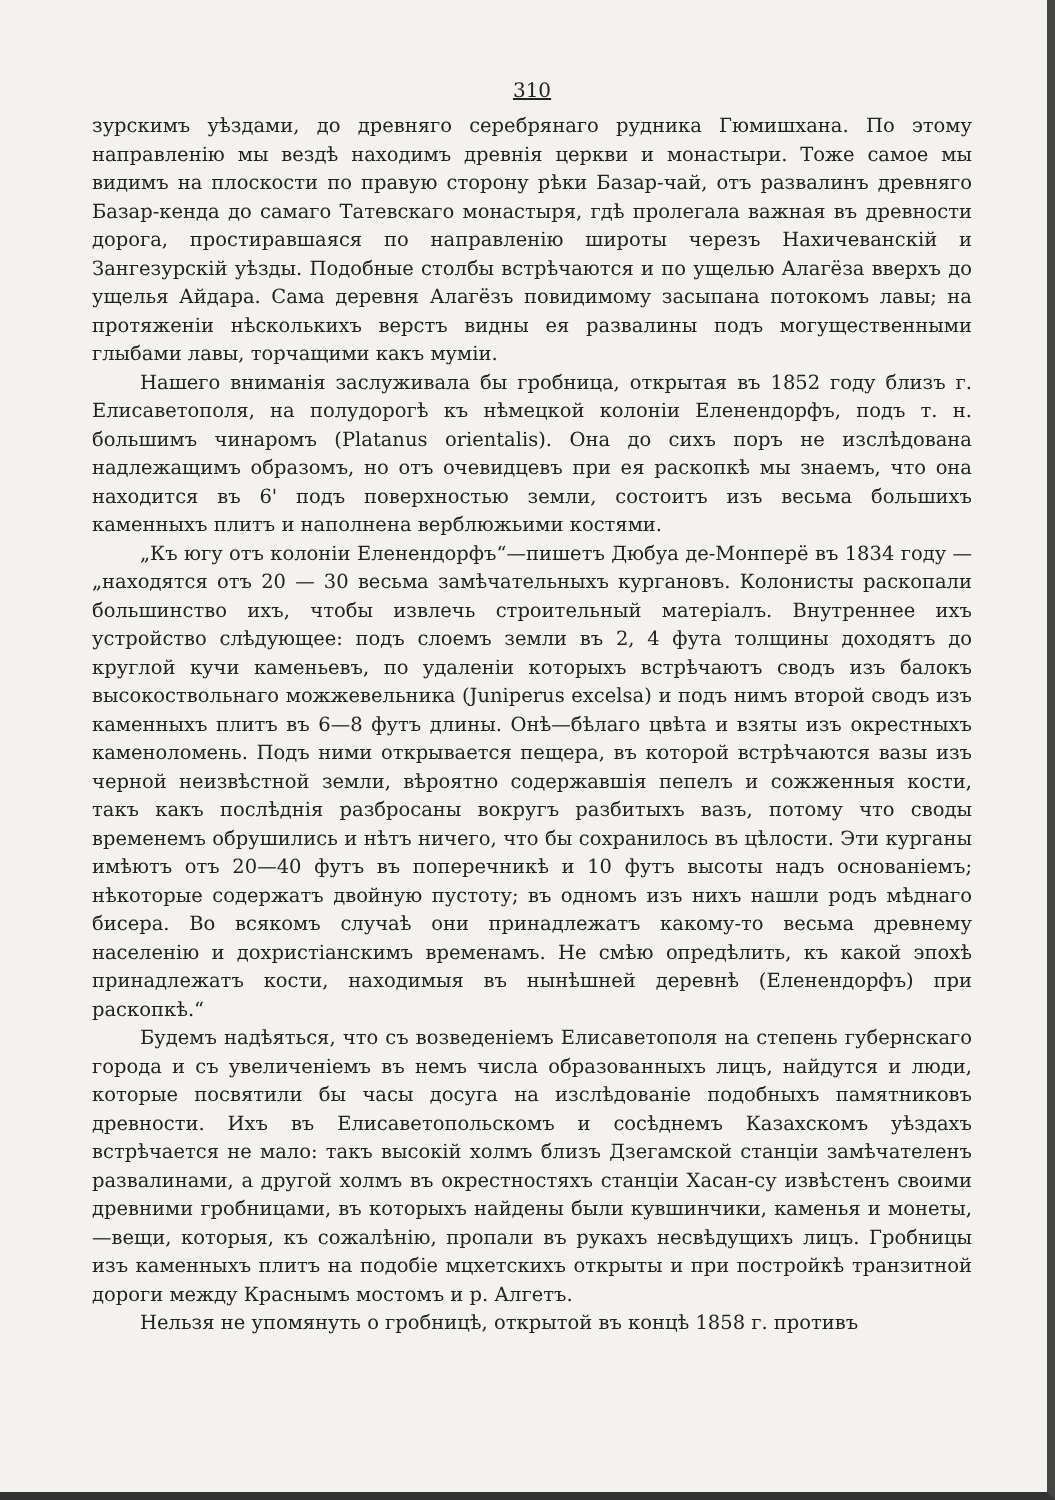310
зурскимъ уѣздами, до древняго серебрянаго рудника Гюмишхана. По этому направленію мы вездѣ находимъ древнія церкви и монастыри. Тоже самое мы видимъ на плоскости по правую сторону рѣки Базар-чай, отъ развалинъ древняго Базар-кенда до самаго Татевскаго монастыря, гдѣ пролегала важная въ древности дорога, простиравшаяся по направленію широты черезъ Нахичеванскій и Зангезурскій уѣзды. Подобные столбы встрѣчаются и по ущелью Алагёза вверхъ до ущелья Айдара. Сама деревня Алагёзъ повидимому засыпана потокомъ лавы; на протяженіи нѣсколькихъ верстъ видны ея развалины подъ могущественными глыбами лавы, торчащими какъ муміи.
Нашего вниманія заслуживала бы гробница, открытая въ 1852 году близъ г. Елисаветополя, на полудорогѣ къ нѣмецкой колоніи Еленендорфъ, подъ т. н. большимъ чинаромъ (Platanus orientalis). Она до сихъ поръ не изслѣдована надлежащимъ образомъ, но отъ очевидцевъ при ея раскопкѣ мы знаемъ, что она находится въ 6' подъ поверхностью земли, состоитъ изъ весьма большихъ каменныхъ плитъ и наполнена верблюжьими костями.
„Къ югу отъ колоніи Еленендорфъ“—пишетъ Дюбуа де-Монперё въ 1834 году — „находятся отъ 20 — 30 весьма замѣчательныхъ кургановъ. Колонисты раскопали большинство ихъ, чтобы извлечь строительный матеріалъ. Внутреннее ихъ устройство слѣдующее: подъ слоемъ земли въ 2, 4 фута толщины доходятъ до круглой кучи каменьевъ, по удаленіи которыхъ встрѣчаютъ сводъ изъ балокъ высокоствольнаго можжевельника (Juniperus excelsa) и подъ нимъ второй сводъ изъ каменныхъ плитъ въ 6—8 футъ длины. Онѣ—бѣлаго цвѣта и взяты изъ окрестныхъ каменоломень. Подъ ними открывается пещера, въ которой встрѣчаются вазы изъ черной неизвѣстной земли, вѣроятно содержавшія пепелъ и сожженныя кости, такъ какъ послѣднія разбросаны вокругъ разбитыхъ вазъ, потому что своды временемъ обрушились и нѣтъ ничего, что бы сохранилось въ цѣлости. Эти курганы имѣютъ отъ 20—40 футъ въ поперечникѣ и 10 футъ высоты надъ основаніемъ; нѣкоторые содержатъ двойную пустоту; въ одномъ изъ нихъ нашли родъ мѣднаго бисера. Во всякомъ случаѣ они принадлежатъ какому-то весьма древнему населенію и дохристіанскимъ временамъ. Не смѣю опредѣлить, къ какой эпохѣ принадлежатъ кости, находимыя въ нынѣшней деревнѣ (Еленендорфъ) при раскопкѣ.“
Будемъ надѣяться, что съ возведеніемъ Елисаветополя на степень губернскаго города и съ увеличеніемъ въ немъ числа образованныхъ лицъ, найдутся и люди, которые посвятили бы часы досуга на изслѣдованіе подобныхъ памятниковъ древности. Ихъ въ Елисаветопольскомъ и сосѣднемъ Казахскомъ уѣздахъ встрѣчается не мало: такъ высокій холмъ близъ Дзегамской станціи замѣчателенъ развалинами, а другой холмъ въ окрестностяхъ станціи Хасан-су извѣстенъ своими древними гробницами, въ которыхъ найдены были кувшинчики, каменья и монеты,—вещи, которыя, къ сожалѣнію, пропали въ рукахъ несвѣдущихъ лицъ. Гробницы изъ каменныхъ плитъ на подобіе мцхетскихъ открыты и при постройкѣ транзитной дороги между Краснымъ мостомъ и р. Алгетъ.
Нельзя не упомянуть о гробницѣ, открытой въ концѣ 1858 г. противъ